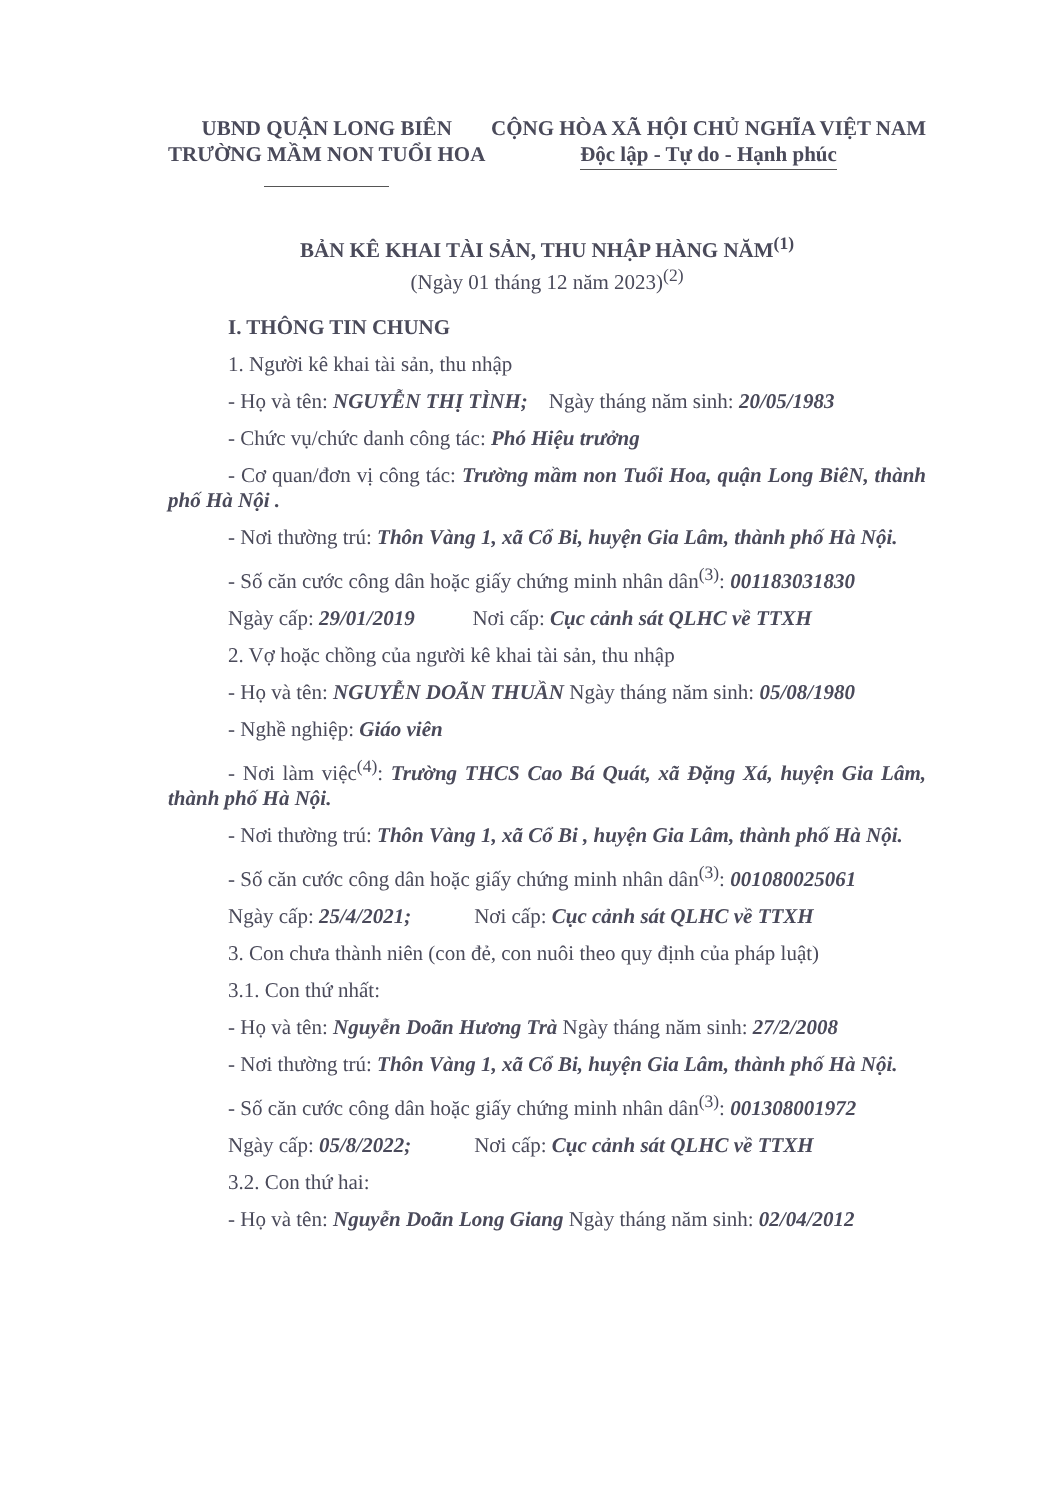UBND QUẬN LONG BIÊN
TRƯỜNG MẦM NON TUỔI HOA
CỘNG HÒA XÃ HỘI CHỦ NGHĨA VIỆT NAM
Độc lập - Tự do - Hạnh phúc
BẢN KÊ KHAI TÀI SẢN, THU NHẬP HÀNG NĂM<sup>(1)</sup>
(Ngày 01 tháng 12 năm 2023)<sup>(2)</sup>
I. THÔNG TIN CHUNG
1. Người kê khai tài sản, thu nhập
- Họ và tên: NGUYỄN THỊ TÌNH; Ngày tháng năm sinh: 20/05/1983
- Chức vụ/chức danh công tác: Phó Hiệu trưởng
- Cơ quan/đơn vị công tác: Trường mầm non Tuổi Hoa, quận Long BiêN, thành phố Hà Nội .
- Nơi thường trú: Thôn Vàng 1, xã Cổ Bi, huyện Gia Lâm, thành phố Hà Nội.
- Số căn cước công dân hoặc giấy chứng minh nhân dân<sup>(3)</sup>: 001183031830
Ngày cấp: 29/01/2019 Nơi cấp: Cục cảnh sát QLHC về TTXH
2. Vợ hoặc chồng của người kê khai tài sản, thu nhập
- Họ và tên: NGUYỄN DOÃN THUẦN Ngày tháng năm sinh: 05/08/1980
- Nghề nghiệp: Giáo viên
- Nơi làm việc<sup>(4)</sup>: Trường THCS Cao Bá Quát, xã Đặng Xá, huyện Gia Lâm, thành phố Hà Nội.
- Nơi thường trú: Thôn Vàng 1, xã Cổ Bi , huyện Gia Lâm, thành phố Hà Nội.
- Số căn cước công dân hoặc giấy chứng minh nhân dân<sup>(3)</sup>: 001080025061
Ngày cấp: 25/4/2021; Nơi cấp: Cục cảnh sát QLHC về TTXH
3. Con chưa thành niên (con đẻ, con nuôi theo quy định của pháp luật)
3.1. Con thứ nhất:
- Họ và tên: Nguyễn Doãn Hương Trà Ngày tháng năm sinh: 27/2/2008
- Nơi thường trú: Thôn Vàng 1, xã Cổ Bi, huyện Gia Lâm, thành phố Hà Nội.
- Số căn cước công dân hoặc giấy chứng minh nhân dân<sup>(3)</sup>: 001308001972
Ngày cấp: 05/8/2022; Nơi cấp: Cục cảnh sát QLHC về TTXH
3.2. Con thứ hai:
- Họ và tên: Nguyễn Doãn Long Giang Ngày tháng năm sinh: 02/04/2012